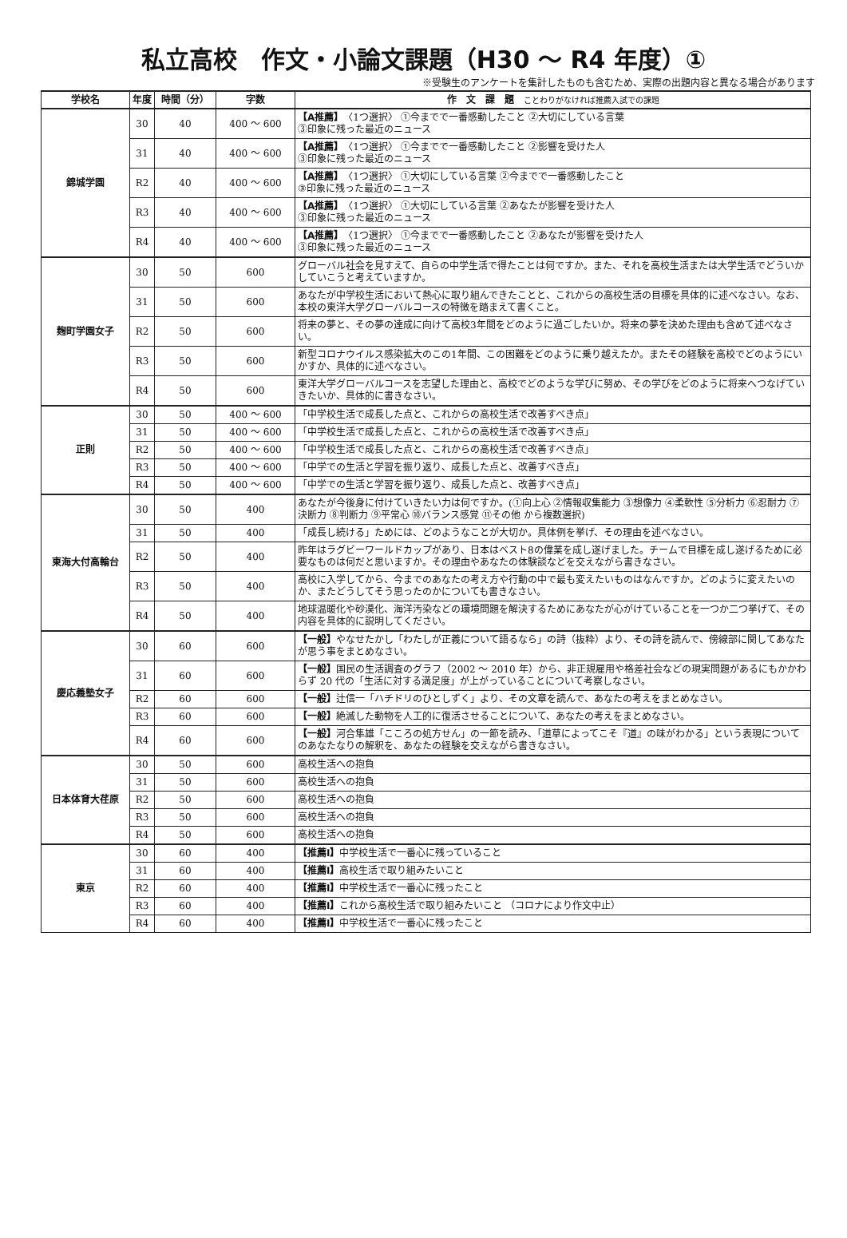私立高校　作文・小論文課題（H30 ～ R4 年度）①
※受験生のアンケートを集計したものも含むため、実際の出題内容と異なる場合があります
| 学校名 | 年度 | 時間（分） | 字数 | 作 文 課 題 ことわりがなければ推薦入試での課題 |
| --- | --- | --- | --- | --- |
| 錦城学園 | 30 | 40 | 400 ～ 600 | 【A推薦】 〈1つ選択〉 ①今までで一番感動したこと ②大切にしている言葉 ③印象に残った最近のニュース |
| | 31 | 40 | 400 ～ 600 | 【A推薦】 〈1つ選択〉 ①今までで一番感動したこと ②影響を受けた人 ③印象に残った最近のニュース |
| | R2 | 40 | 400 ～ 600 | 【A推薦】 〈1つ選択〉 ①大切にしている言葉 ②今までで一番感動したこと ③印象に残った最近のニュース |
| | R3 | 40 | 400 ～ 600 | 【A推薦】 〈1つ選択〉 ①大切にしている言葉 ②あなたが影響を受けた人 ③印象に残った最近のニュース |
| | R4 | 40 | 400 ～ 600 | 【A推薦】 〈1つ選択〉 ①今までで一番感動したこと ②あなたが影響を受けた人 ③印象に残った最近のニュース |
| 麹町学園女子 | 30 | 50 | 600 | グローバル社会を見すえて、自らの中学生活で得たことは何ですか。また、それを高校生活または大学生活でどういかしていこうと考えていますか。 |
| | 31 | 50 | 600 | あなたが中学校生活において熱心に取り組んできたことと、これからの高校生活の目標を具体的に述べなさい。なお、本校の東洋大学グローバルコースの特徴を踏まえて書くこと。 |
| | R2 | 50 | 600 | 将来の夢と、その夢の達成に向けて高校3年間をどのように過ごしたいか。将来の夢を決めた理由も含めて述べなさい。 |
| | R3 | 50 | 600 | 新型コロナウイルス感染拡大のこの1年間、この困難をどのように乗り越えたか。またその経験を高校でどのようにいかすか、具体的に述べなさい。 |
| | R4 | 50 | 600 | 東洋大学グローバルコースを志望した理由と、高校でどのような学びに努め、その学びをどのように将来へつなげていきたいか、具体的に書きなさい。 |
| 正則 | 30 | 50 | 400 ～ 600 | 「中学校生活で成長した点と、これからの高校生活で改善すべき点」 |
| | 31 | 50 | 400 ～ 600 | 「中学校生活で成長した点と、これからの高校生活で改善すべき点」 |
| | R2 | 50 | 400 ～ 600 | 「中学校生活で成長した点と、これからの高校生活で改善すべき点」 |
| | R3 | 50 | 400 ～ 600 | 「中学での生活と学習を振り返り、成長した点と、改善すべき点」 |
| | R4 | 50 | 400 ～ 600 | 「中学での生活と学習を振り返り、成長した点と、改善すべき点」 |
| 東海大付高輪台 | 30 | 50 | 400 | あなたが今後身に付けていきたい力は何ですか。(①向上心 ②情報収集能力 ③想像力 ④柔軟性 ⑤分析力 ⑥忍耐力 ⑦決断力 ⑧判断力 ⑨平常心 ⑩バランス感覚 ⑪その他 から複数選択) |
| | 31 | 50 | 400 | 「成長し続ける」ためには、どのようなことが大切か。具体例を挙げ、その理由を述べなさい。 |
| | R2 | 50 | 400 | 昨年はラグビーワールドカップがあり、日本はベスト8の偉業を成し遂げました。チームで目標を成し遂げるために必要なものは何だと思いますか。その理由やあなたの体験談などを交えながら書きなさい。 |
| | R3 | 50 | 400 | 高校に入学してから、今までのあなたの考え方や行動の中で最も変えたいものはなんですか。どのように変えたいのか、またどうしてそう思ったのかについても書きなさい。 |
| | R4 | 50 | 400 | 地球温暖化や砂漠化、海洋汚染などの環境問題を解決するためにあなたが心がけていることを一つか二つ挙げて、その内容を具体的に説明してください。 |
| 慶応義塾女子 | 30 | 60 | 600 | 【一般】 やなせたかし「わたしが正義について語るなら」の詩（抜粋）より、その詩を読んで、傍線部に関してあなたが思う事をまとめなさい。 |
| | 31 | 60 | 600 | 【一般】 国民の生活調査のグラフ（2002 ～ 2010 年）から、非正規雇用や格差社会などの現実問題があるにもかかわらず 20 代の「生活に対する満足度」が上がっていることについて考察しなさい。 |
| | R2 | 60 | 600 | 【一般】 辻信一「ハチドリのひとしずく」より、その文章を読んで、あなたの考えをまとめなさい。 |
| | R3 | 60 | 600 | 【一般】 絶滅した動物を人工的に復活させることについて、あなたの考えをまとめなさい。 |
| | R4 | 60 | 600 | 【一般】 河合隼雄「こころの処方せん」の一節を読み、「道草によってこそ『道』の味がわかる」という表現についてのあなたなりの解釈を、あなたの経験を交えながら書きなさい。 |
| 日本体育大荏原 | 30 | 50 | 600 | 高校生活への抱負 |
| | 31 | 50 | 600 | 高校生活への抱負 |
| | R2 | 50 | 600 | 高校生活への抱負 |
| | R3 | 50 | 600 | 高校生活への抱負 |
| | R4 | 50 | 600 | 高校生活への抱負 |
| 東京 | 30 | 60 | 400 | 【推薦Ⅰ】 中学校生活で一番心に残っていること |
| | 31 | 60 | 400 | 【推薦Ⅰ】 高校生活で取り組みたいこと |
| | R2 | 60 | 400 | 【推薦Ⅰ】 中学校生活で一番心に残ったこと |
| | R3 | 60 | 400 | 【推薦Ⅰ】 これから高校生活で取り組みたいこと （コロナにより作文中止） |
| | R4 | 60 | 400 | 【推薦Ⅰ】 中学校生活で一番心に残ったこと |